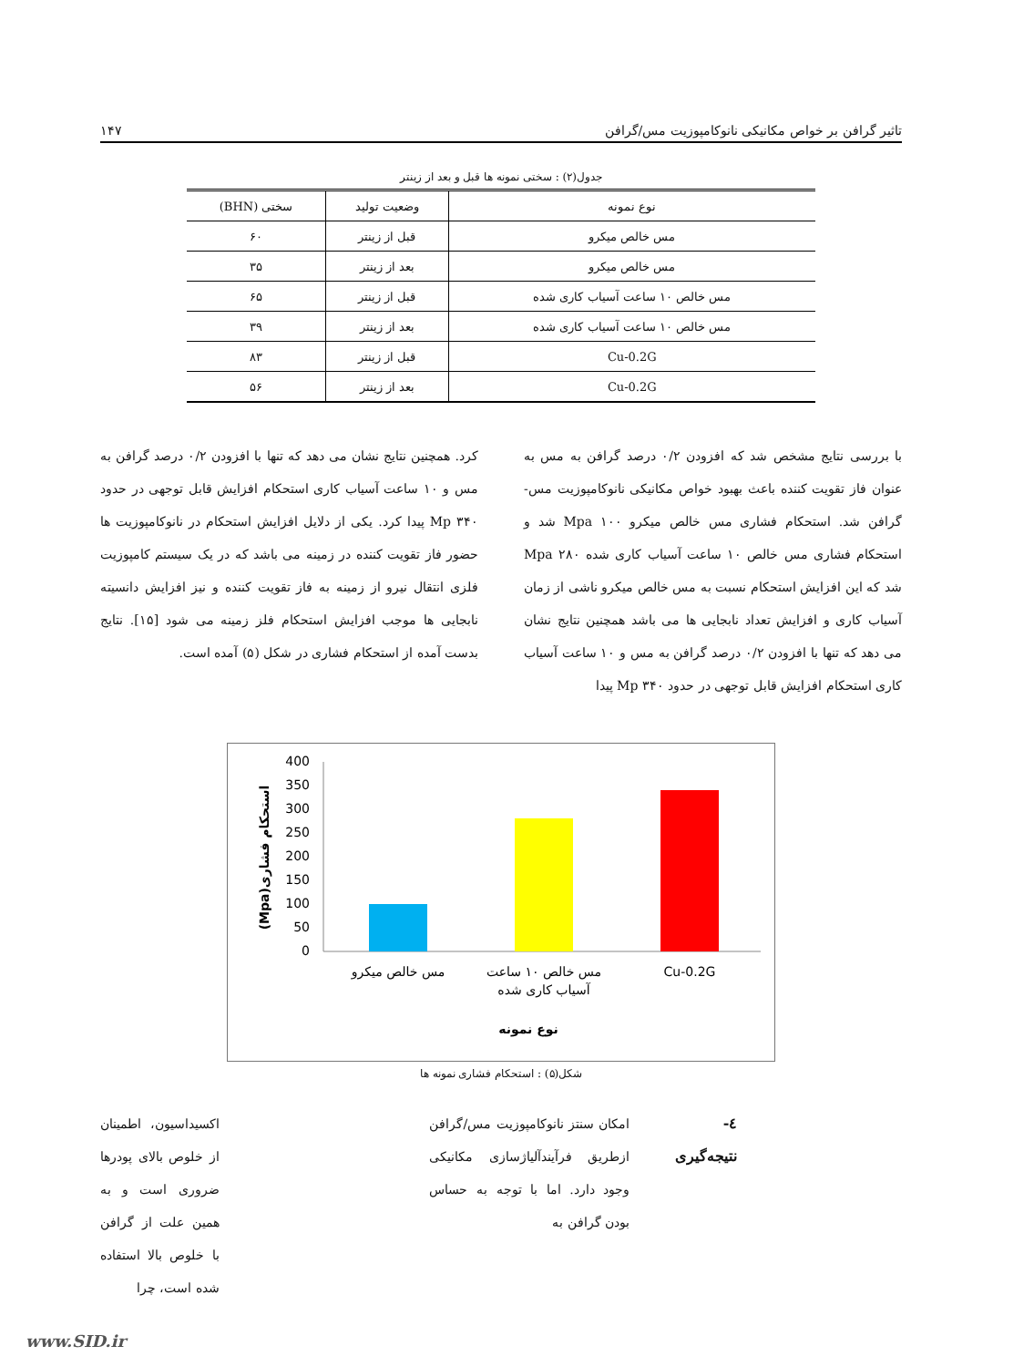تاثیر گرافن بر خواص مکانیکی نانوکامپوزیت مس/گرافن ۱۴۷
جدول(۲) : سختی نمونه ها قبل و بعد از زینتر
| نوع نمونه | وضعیت تولید | سختی (BHN) |
| --- | --- | --- |
| مس خالص میکرو | قبل از زینتر | ۶۰ |
| مس خالص میکرو | بعد از زینتر | ۳۵ |
| مس خالص ۱۰ ساعت آسیاب کاری شده | قبل از زینتر | ۶۵ |
| مس خالص ۱۰ ساعت آسیاب کاری شده | بعد از زینتر | ۳۹ |
| Cu-0.2G | قبل از زینتر | ۸۳ |
| Cu-0.2G | بعد از زینتر | ۵۶ |
با بررسی نتایج مشخص شد که افزودن ۰/۲ درصد گرافن به مس به عنوان فاز تقویت کننده باعث بهبود خواص مکانیکی نانوکامپوزیت مس-گرافن شد. استحکام فشاری مس خالص میکرو Mpa ۱۰۰ شد و استحکام فشاری مس خالص ۱۰ ساعت آسیاب کاری شده Mpa ۲۸۰ شد که این افزایش استحکام نسبت به مس خالص میکرو ناشی از زمان آسیاب کاری و افزایش تعداد نابجایی ها می باشد همچنین نتایج نشان می دهد که تنها با افزودن ۰/۲ درصد گرافن به مس و ۱۰ ساعت آسیاب کاری استحکام افزایش قابل توجهی در حدود Mp ۳۴۰ پیدا
کرد. همچنین نتایج نشان می دهد که تنها با افزودن ۰/۲ درصد گرافن به مس و ۱۰ ساعت آسیاب کاری استحکام افزایش قابل توجهی در حدود Mp ۳۴۰ پیدا کرد. یکی از دلایل افزایش استحکام در نانوکامپوزیت ها حضور فاز تقویت کننده در زمینه می باشد که در یک سیستم کامپوزیت فلزی انتقال نیرو از زمینه به فاز تقویت کننده و نیز افزایش دانسیته نابجایی ها موجب افزایش استحکام فلز زمینه می شود [۱۵]. نتایج بدست آمده از استحکام فشاری در شکل (۵) آمده است.
400
350
300
250
200
150
100
50
0
مس خالص میکرو
مس خالص ۱۰ ساعت
آسیاب کاری شده
Cu-0.2G
نوع نمونه
استحکام فشاری(Mpa)
شکل(۵) : استحکام فشاری نمونه ها
٤- نتیجه‌گیری
امکان سنتز نانوکامپوزیت مس/گرافن ازطریق فرآیندآلیاژسازی مکانیکی وجود دارد. اما با توجه به حساس بودن گرافن به
اکسیداسیون، اطمینان از خلوص بالای پودرها ضروری است و به همین علت از گرافن با خلوص بالا استفاده شده است، چرا
www.SID.ir